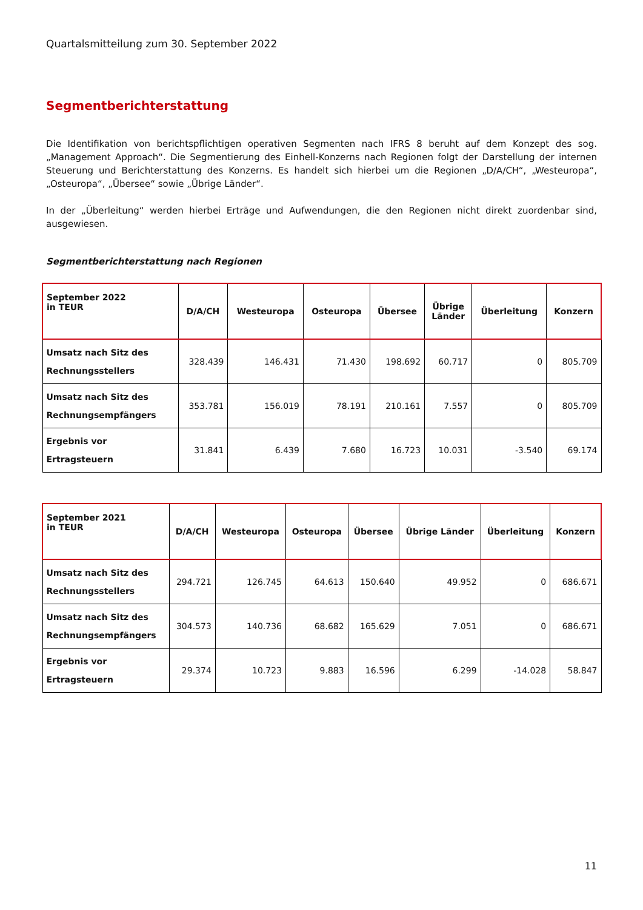Quartalsmitteilung zum 30. September 2022
Segmentberichterstattung
Die Identifikation von berichtspflichtigen operativen Segmenten nach IFRS 8 beruht auf dem Konzept des sog. „Management Approach“. Die Segmentierung des Einhell-Konzerns nach Regionen folgt der Darstellung der internen Steuerung und Berichterstattung des Konzerns. Es handelt sich hierbei um die Regionen „D/A/CH“, „Westeuropa“, „Osteuropa“, „Übersee“ sowie „Übrige Länder“.
In der „Überleitung“ werden hierbei Erträge und Aufwendungen, die den Regionen nicht direkt zuordenbar sind, ausgewiesen.
Segmentberichterstattung nach Regionen
| September 2022 in TEUR | D/A/CH | Westeuropa | Osteuropa | Übersee | Übrige Länder | Überleitung | Konzern |
| --- | --- | --- | --- | --- | --- | --- | --- |
| Umsatz nach Sitz des Rechnungsstellers | 328.439 | 146.431 | 71.430 | 198.692 | 60.717 | 0 | 805.709 |
| Umsatz nach Sitz des Rechnungsempfängers | 353.781 | 156.019 | 78.191 | 210.161 | 7.557 | 0 | 805.709 |
| Ergebnis vor Ertragsteuern | 31.841 | 6.439 | 7.680 | 16.723 | 10.031 | -3.540 | 69.174 |
| September 2021 in TEUR | D/A/CH | Westeuropa | Osteuropa | Übersee | Übrige Länder | Überleitung | Konzern |
| --- | --- | --- | --- | --- | --- | --- | --- |
| Umsatz nach Sitz des Rechnungsstellers | 294.721 | 126.745 | 64.613 | 150.640 | 49.952 | 0 | 686.671 |
| Umsatz nach Sitz des Rechnungsempfängers | 304.573 | 140.736 | 68.682 | 165.629 | 7.051 | 0 | 686.671 |
| Ergebnis vor Ertragsteuern | 29.374 | 10.723 | 9.883 | 16.596 | 6.299 | -14.028 | 58.847 |
11